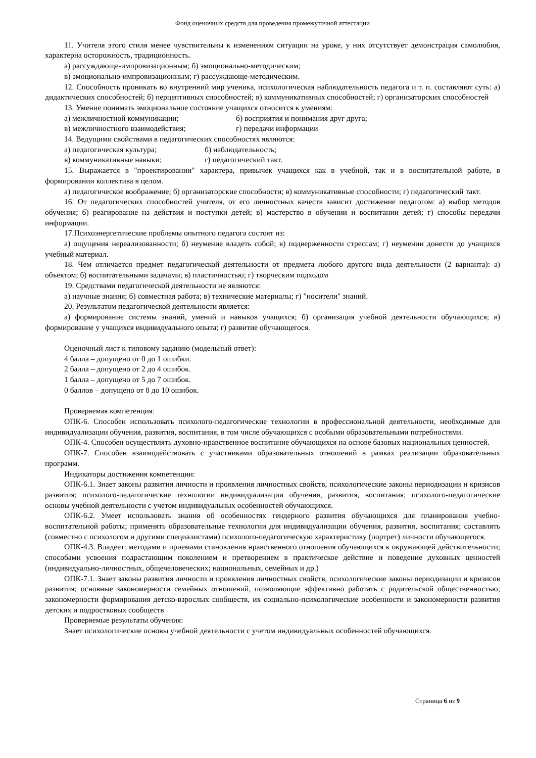Фонд оценочных средств для проведения промежуточной аттестации
11. Учителя этого стиля менее чувствительны к изменениям ситуации на уроке, у них отсутствует демонстрация самолюбия, характерна осторожность, традиционность.
а) рассуждающе-импровизационным; б) эмоционально-методическим;
в) эмоционально-импровизационным; г) рассуждающе-методическим.
12. Способность проникать во внутренний мир ученика, психологическая наблюдательность педагога и т. п. составляют суть: а) дидактических способностей; б) перцептивных способностей; в) коммуникативных способностей; г) организаторских способностей
13. Умение понимать эмоциональное состояние учащихся относится к умениям:
а) межличностной коммуникации; б) восприятия и понимания друг друга;
в) межличностного взаимодействия; г) передачи информации
14. Ведущими свойствами в педагогических способностях являются:
а) педагогическая культура; б) наблюдательность;
в) коммуникативные навыки; г) педагогический такт.
15. Выражается в "проектировании" характера, привычек учащихся как в учебной, так и в воспитательной работе, в формировании коллектива в целом.
а) педагогическое воображение; б) организаторские способности; в) коммуникативные способности; г) педагогический такт.
16. От педагогических способностей учителя, от его личностных качеств зависит достижение педагогом: а) выбор методов обучения; б) реагирование на действия и поступки детей; в) мастерство в обучении и воспитании детей; г) способы передачи информации.
17.Психоэнергетические проблемы опытного педагога состоят из:
а) ощущения нереализованности; б) неумение владеть собой; в) подверженности стрессам; г) неумении донести до учащихся учебный материал.
18. Чем отличается предмет педагогической деятельности от предмета любого другого вида деятельности (2 варианта): а) объектом; б) воспитательными задачами; в) пластичностью; г) творческим подходом
19. Средствами педагогической деятельности не являются:
а) научные знания; б) совместная работа; в) технические материалы; г) "носители" знаний.
20. Результатом педагогической деятельности является:
а) формирование системы знаний, умений и навыков учащихся; б) организация учебной деятельности обучающихся; в) формирование у учащихся индивидуального опыта; г) развитие обучающегося.
Оценочный лист к типовому заданию (модельный ответ):
4 балла – допущено от 0 до 1 ошибки.
2 балла – допущено от 2 до 4 ошибок.
1 балла – допущено от 5 до 7 ошибок.
0 баллов – допущено от 8 до 10 ошибок.
Проверяемая компетенция:
ОПК-6. Способен использовать психолого-педагогические технологии в профессиональной деятельности, необходимые для индивидуализации обучения, развития, воспитания, в том числе обучающихся с особыми образовательными потребностями.
ОПК-4. Способен осуществлять духовно-нравственное воспитание обучающихся на основе базовых национальных ценностей.
ОПК-7. Способен взаимодействовать с участниками образовательных отношений в рамках реализации образовательных программ.
Индикаторы достижения компетенции:
ОПК-6.1. Знает законы развития личности и проявления личностных свойств, психологические законы периодизации и кризисов развития; психолого-педагогические технологии индивидуализации обучения, развития, воспитания; психолого-педагогические основы учебной деятельности с учетом индивидуальных особенностей обучающихся.
ОПК-6.2. Умеет использовать знания об особенностях гендерного развития обучающихся для планирования учебно-воспитательной работы; применять образовательные технологии для индивидуализации обучения, развития, воспитания; составлять (совместно с психологом и другими специалистами) психолого-педагогическую характеристику (портрет) личности обучающегося.
ОПК-4.3. Владеет: методами и приемами становления нравственного отношения обучающихся к окружающей действительности; способами усвоения подрастающим поколением и претворением в практическое действие и поведение духовных ценностей (индивидуально-личностных, общечеловеческих; национальных, семейных и др.)
ОПК-7.1. Знает законы развития личности и проявления личностных свойств, психологические законы периодизации и кризисов развития; основные закономерности семейных отношений, позволяющие эффективно работать с родительской общественностью; закономерности формирования детско-взрослых сообществ, их социально-психологические особенности и закономерности развития детских и подростковых сообществ
Проверяемые результаты обучения:
Знает психологические основы учебной деятельности с учетом индивидуальных особенностей обучающихся.
Страница 6 из 9